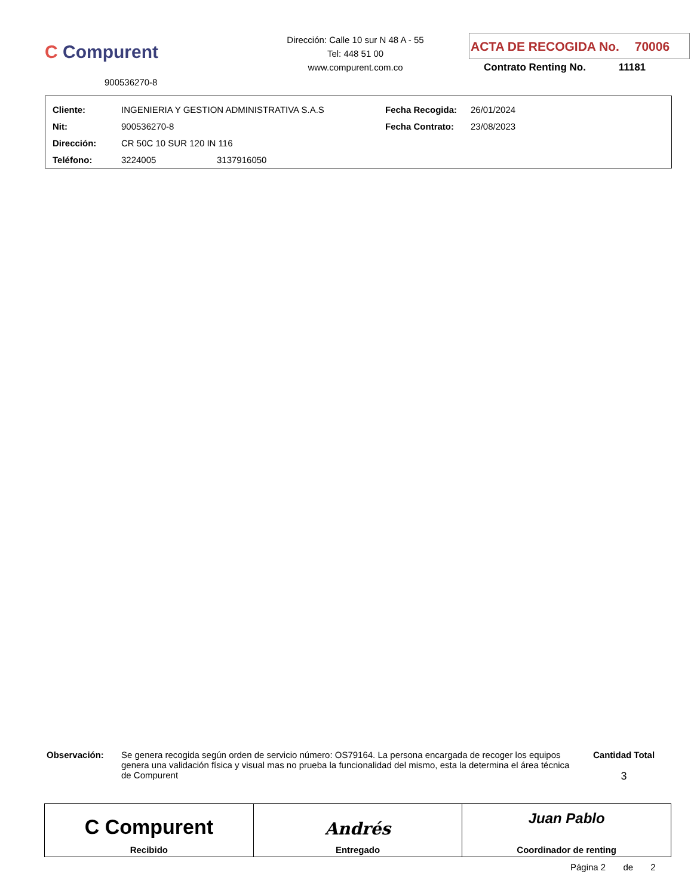C Compurent
900536270-8
Dirección: Calle 10 sur N 48 A - 55
Tel: 448 51 00
www.compurent.com.co
ACTA DE RECOGIDA No. 70006
Contrato Renting No. 11181
| Cliente: | INGENIERIA Y GESTION ADMINISTRATIVA S.A.S | | Fecha Recogida: | 26/01/2024 |
| Nit: | 900536270-8 | | Fecha Contrato: | 23/08/2023 |
| Dirección: | CR 50C 10 SUR 120 IN 116 | | | |
| Teléfono: | 3224005 | 3137916050 | | |
Observación: Se genera recogida según orden de servicio número: OS79164. La persona encargada de recoger los equipos genera una validación física y visual mas no prueba la funcionalidad del mismo, esta la determina el área técnica de Compurent
Cantidad Total
3
C Compurent
Recibido
Andrés
Entregado
Juan Pablo
Coordinador de renting
Página 2 de 2